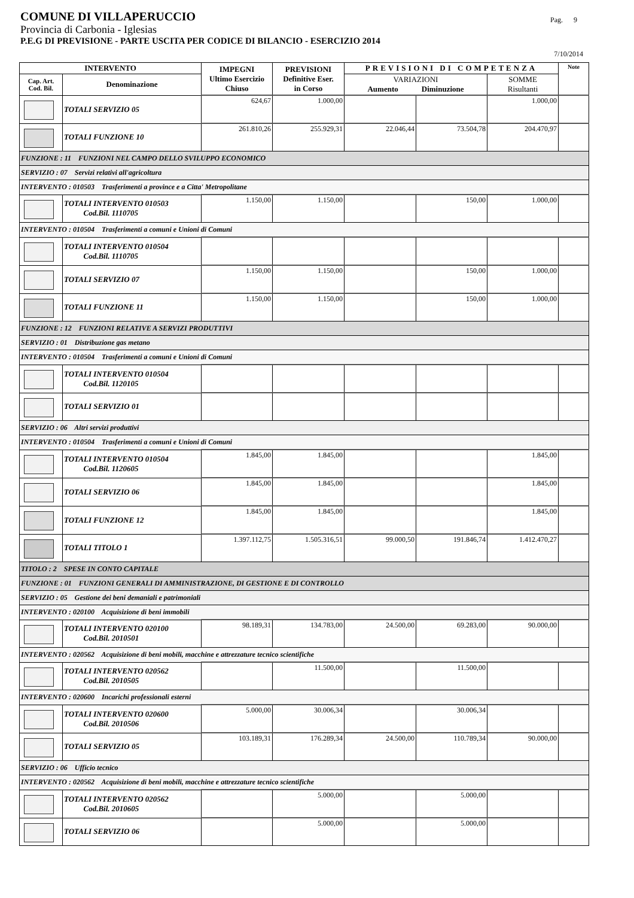COMUNE DI VILLAPERUCCIO
Pag. 9
Provincia di Carbonia - Iglesias
P.E.G DI PREVISIONE - PARTE USCITA PER CODICE DI BILANCIO - ESERCIZIO 2014
7/10/2014
| INTERVENTO | | IMPEGNI Ultimo Esercizio Chiuso | PREVISIONI Definitive Eser. in Corso | PREVISIONI DI COMPETENZA | | | Note |
| --- | --- | --- | --- | --- | --- | --- | --- |
| Cap. Art. Cod. Bil. | Denominazione | | | VARIAZIONI Aumento Diminuzione | | SOMME Risultanti | |
| | TOTALI SERVIZIO 05 | 624,67 | 1.000,00 | | | 1.000,00 | |
| | TOTALI FUNZIONE 10 | 261.810,26 | 255.929,31 | 22.046,44 | 73.504,78 | 204.470,97 | |
| FUNZIONE : 11 FUNZIONI NEL CAMPO DELLO SVILUPPO ECONOMICO | | | | | | | |
| SERVIZIO : 07 Servizi relativi all'agricoltura | | | | | | | |
| INTERVENTO : 010503 Trasferimenti a province e a Citta' Metropolitane | | | | | | | |
| | TOTALI INTERVENTO 010503 Cod.Bil. 1110705 | 1.150,00 | 1.150,00 | | 150,00 | 1.000,00 | |
| INTERVENTO : 010504 Trasferimenti a comuni e Unioni di Comuni | | | | | | | |
| | TOTALI INTERVENTO 010504 Cod.Bil. 1110705 | | | | | | |
| | TOTALI SERVIZIO 07 | 1.150,00 | 1.150,00 | | 150,00 | 1.000,00 | |
| | TOTALI FUNZIONE 11 | 1.150,00 | 1.150,00 | | 150,00 | 1.000,00 | |
| FUNZIONE : 12 FUNZIONI RELATIVE A SERVIZI PRODUTTIVI | | | | | | | |
| SERVIZIO : 01 Distribuzione gas metano | | | | | | | |
| INTERVENTO : 010504 Trasferimenti a comuni e Unioni di Comuni | | | | | | | |
| | TOTALI INTERVENTO 010504 Cod.Bil. 1120105 | | | | | | |
| | TOTALI SERVIZIO 01 | | | | | | |
| SERVIZIO : 06 Altri servizi produttivi | | | | | | | |
| INTERVENTO : 010504 Trasferimenti a comuni e Unioni di Comuni | | | | | | | |
| | TOTALI INTERVENTO 010504 Cod.Bil. 1120605 | 1.845,00 | 1.845,00 | | | 1.845,00 | |
| | TOTALI SERVIZIO 06 | 1.845,00 | 1.845,00 | | | 1.845,00 | |
| | TOTALI FUNZIONE 12 | 1.845,00 | 1.845,00 | | | 1.845,00 | |
| | TOTALI TITOLO 1 | 1.397.112,75 | 1.505.316,51 | 99.000,50 | 191.846,74 | 1.412.470,27 | |
| TITOLO : 2 SPESE IN CONTO CAPITALE | | | | | | | |
| FUNZIONE : 01 FUNZIONI GENERALI DI AMMINISTRAZIONE, DI GESTIONE E DI CONTROLLO | | | | | | | |
| SERVIZIO : 05 Gestione dei beni demaniali e patrimoniali | | | | | | | |
| INTERVENTO : 020100 Acquisizione di beni immobili | | | | | | | |
| | TOTALI INTERVENTO 020100 Cod.Bil. 2010501 | 98.189,31 | 134.783,00 | 24.500,00 | 69.283,00 | 90.000,00 | |
| INTERVENTO : 020562 Acquisizione di beni mobili, macchine e attrezzature tecnico scientifiche | | | | | | | |
| | TOTALI INTERVENTO 020562 Cod.Bil. 2010505 | | 11.500,00 | | 11.500,00 | | |
| INTERVENTO : 020600 Incarichi professionali esterni | | | | | | | |
| | TOTALI INTERVENTO 020600 Cod.Bil. 2010506 | 5.000,00 | 30.006,34 | | 30.006,34 | | |
| | TOTALI SERVIZIO 05 | 103.189,31 | 176.289,34 | 24.500,00 | 110.789,34 | 90.000,00 | |
| SERVIZIO : 06 Ufficio tecnico | | | | | | | |
| INTERVENTO : 020562 Acquisizione di beni mobili, macchine e attrezzature tecnico scientifiche | | | | | | | |
| | TOTALI INTERVENTO 020562 Cod.Bil. 2010605 | | 5.000,00 | | 5.000,00 | | |
| | TOTALI SERVIZIO 06 | | 5.000,00 | | 5.000,00 | | |